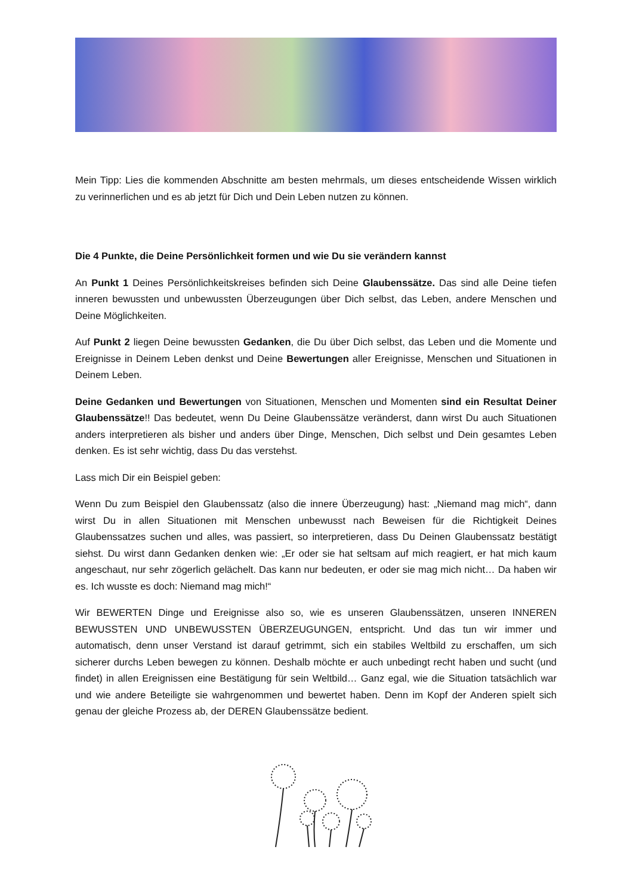Mein Tipp: Lies die kommenden Abschnitte am besten mehrmals, um dieses entscheidende Wissen wirklich zu verinnerlichen und es ab jetzt für Dich und Dein Leben nutzen zu können.
Die 4 Punkte, die Deine Persönlichkeit formen und wie Du sie verändern kannst
An Punkt 1 Deines Persönlichkeitskreises befinden sich Deine Glaubenssätze. Das sind alle Deine tiefen inneren bewussten und unbewussten Überzeugungen über Dich selbst, das Leben, andere Menschen und Deine Möglichkeiten.
Auf Punkt 2 liegen Deine bewussten Gedanken, die Du über Dich selbst, das Leben und die Momente und Ereignisse in Deinem Leben denkst und Deine Bewertungen aller Ereignisse, Menschen und Situationen in Deinem Leben.
Deine Gedanken und Bewertungen von Situationen, Menschen und Momenten sind ein Resultat Deiner Glaubenssätze!! Das bedeutet, wenn Du Deine Glaubenssätze veränderst, dann wirst Du auch Situationen anders interpretieren als bisher und anders über Dinge, Menschen, Dich selbst und Dein gesamtes Leben denken. Es ist sehr wichtig, dass Du das verstehst.
Lass mich Dir ein Beispiel geben:
Wenn Du zum Beispiel den Glaubenssatz (also die innere Überzeugung) hast: „Niemand mag mich“, dann wirst Du in allen Situationen mit Menschen unbewusst nach Beweisen für die Richtigkeit Deines Glaubenssatzes suchen und alles, was passiert, so interpretieren, dass Du Deinen Glaubenssatz bestätigt siehst. Du wirst dann Gedanken denken wie: „Er oder sie hat seltsam auf mich reagiert, er hat mich kaum angeschaut, nur sehr zögerlich gelächelt. Das kann nur bedeuten, er oder sie mag mich nicht… Da haben wir es. Ich wusste es doch: Niemand mag mich!“
Wir BEWERTEN Dinge und Ereignisse also so, wie es unseren Glaubenssätzen, unseren INNEREN BEWUSSTEN UND UNBEWUSSTEN ÜBERZEUGUNGEN, entspricht. Und das tun wir immer und automatisch, denn unser Verstand ist darauf getrimmt, sich ein stabiles Weltbild zu erschaffen, um sich sicherer durchs Leben bewegen zu können. Deshalb möchte er auch unbedingt recht haben und sucht (und findet) in allen Ereignissen eine Bestätigung für sein Weltbild… Ganz egal, wie die Situation tatsächlich war und wie andere Beteiligte sie wahrgenommen und bewertet haben. Denn im Kopf der Anderen spielt sich genau der gleiche Prozess ab, der DEREN Glaubenssätze bedient.